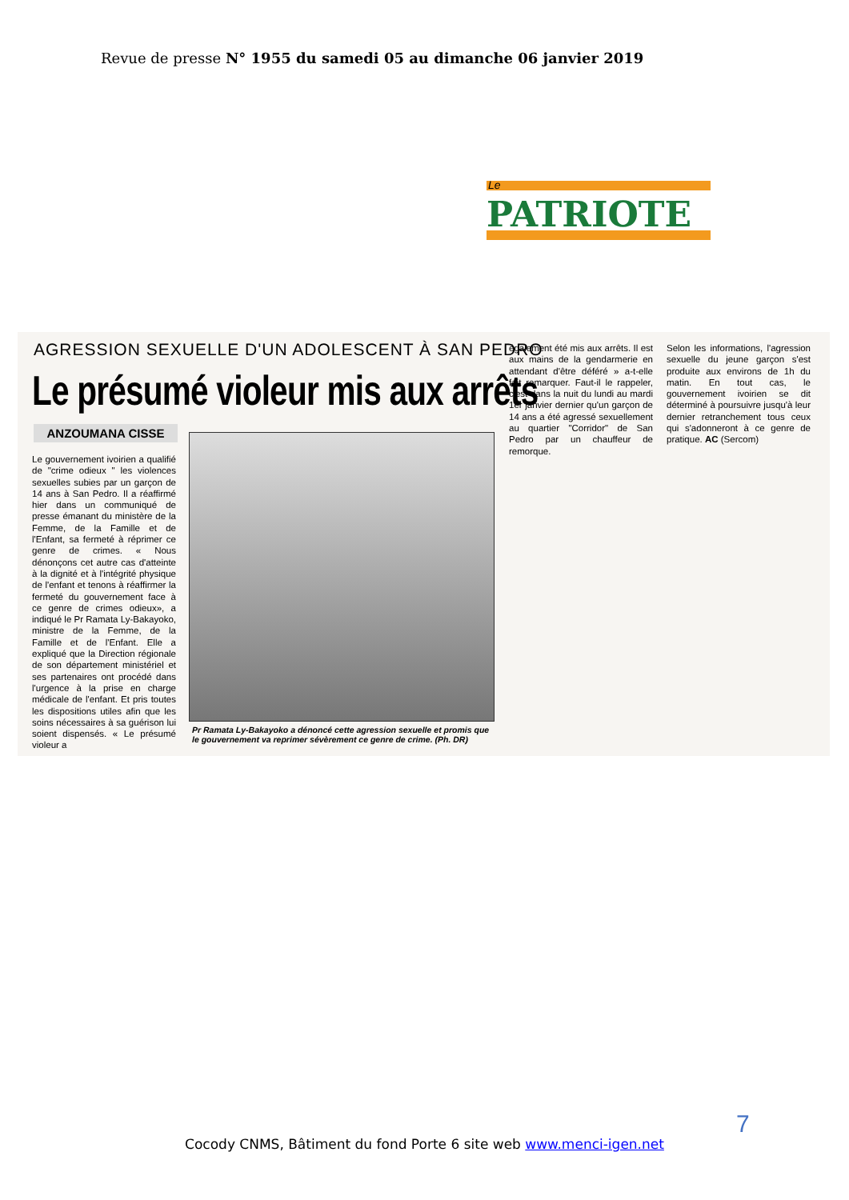Revue de presse N° 1955 du samedi 05 au dimanche 06 janvier 2019
Le
PATRIOTE
AGRESSION SEXUELLE D'UN ADOLESCENT À SAN PEDRO
Le présumé violeur mis aux arrêts
ANZOUMANA CISSE
Le gouvernement ivoirien a qualifié de "crime odieux " les violences sexuelles subies par un garçon de 14 ans à San Pedro. Il a réaffirmé hier dans un communiqué de presse émanant du ministère de la Femme, de la Famille et de l'Enfant, sa fermeté à réprimer ce genre de crimes. « Nous dénonçons cet autre cas d'atteinte à la dignité et à l'intégrité physique de l'enfant et tenons à réaffirmer la fermeté du gouvernement face à ce genre de crimes odieux», a indiqué le Pr Ramata Ly-Bakayoko, ministre de la Femme, de la Famille et de l'Enfant. Elle a expliqué que la Direction régionale de son département ministériel et ses partenaires ont procédé dans l'urgence à la prise en charge médicale de l'enfant. Et pris toutes les dispositions utiles afin que les soins nécessaires à sa guérison lui soient dispensés. « Le présumé violeur a
Pr Ramata Ly-Bakayoko a dénoncé cette agression sexuelle et promis que le gouvernement va reprimer sévèrement ce genre de crime. (Ph. DR)
également été mis aux arrêts. Il est aux mains de la gendarmerie en attendant d'être déféré » a-t-elle fait remarquer. Faut-il le rappeler, c'est dans la nuit du lundi au mardi 1er janvier dernier qu'un garçon de 14 ans a été agressé sexuellement au quartier "Corridor" de San Pedro par un chauffeur de remorque.
Selon les informations, l'agression sexuelle du jeune garçon s'est produite aux environs de 1h du matin. En tout cas, le gouvernement ivoirien se dit déterminé à poursuivre jusqu'à leur dernier retranchement tous ceux qui s'adonneront à ce genre de pratique. AC (Sercom)
7
Cocody CNMS, Bâtiment du fond Porte 6 site web www.menci-igen.net